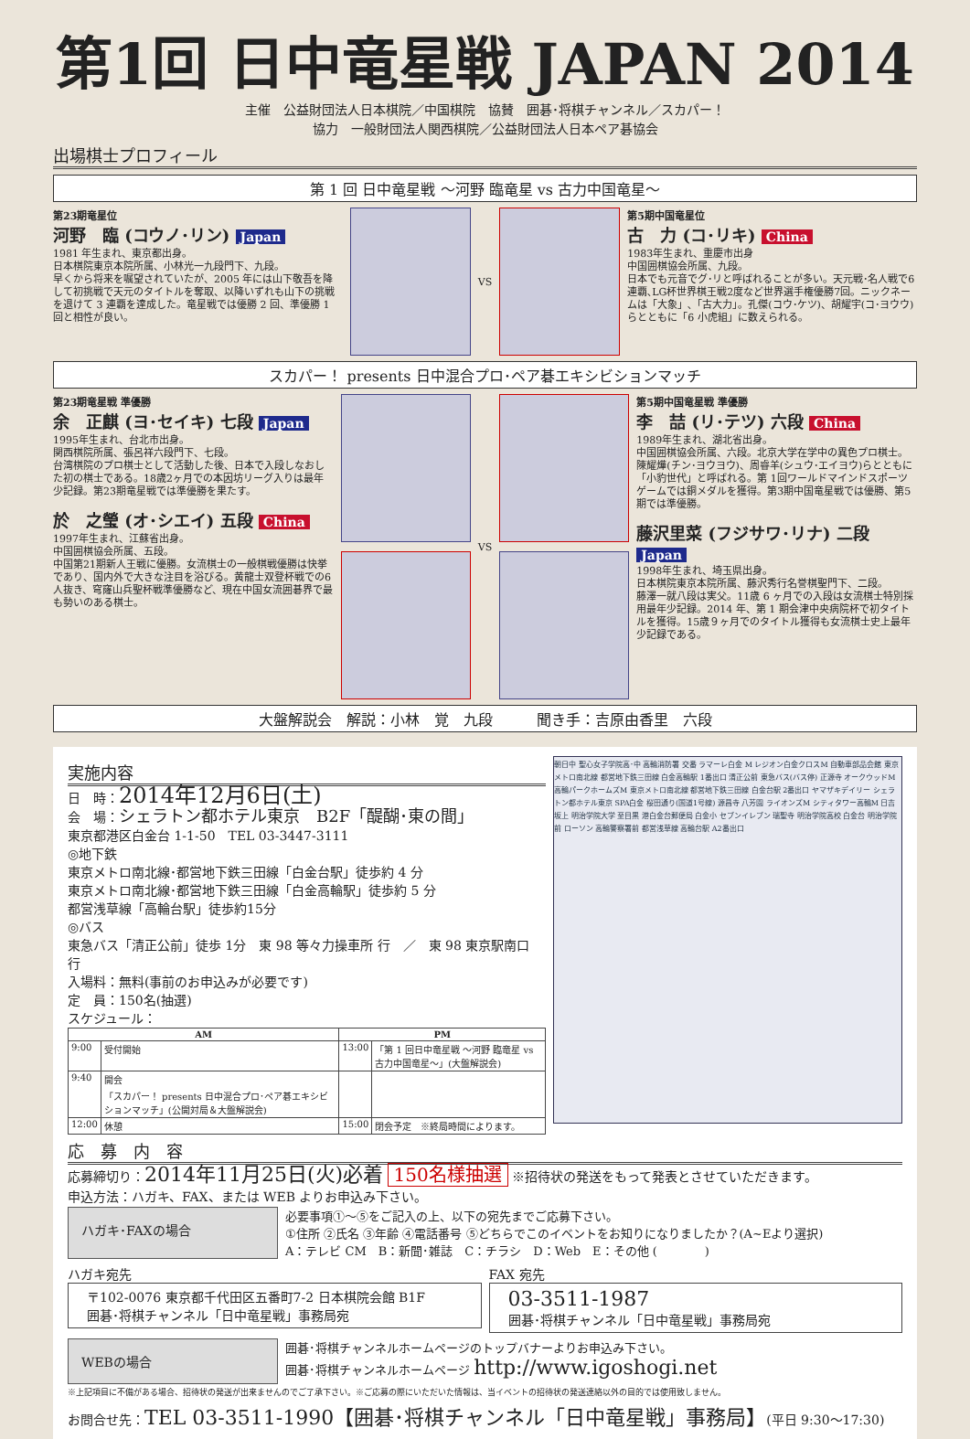第1回 日中竜星戦 JAPAN 2014
主催　公益財団法人日本棋院／中国棋院　協賛　囲碁･将棋チャンネル／スカパー！
協力　一般財団法人関西棋院／公益財団法人日本ペア碁協会
出場棋士プロフィール
第 1 回 日中竜星戦 ～河野 臨竜星 vs 古力中国竜星～
第23期竜星位
河野　臨 (コウノ･リン) Japan
1981 年生まれ、東京都出身。
日本棋院東京本院所属、小林光一九段門下、九段。
早くから将来を嘱望されていたが、2005 年には山下敬吾を降して初挑戦で天元のタイトルを奪取、以降いずれも山下の挑戦を退けて 3 連覇を達成した。竜星戦では優勝 2 回、準優勝 1 回と相性が良い。
VS 第5期中国竜星位
古　力 (コ･リキ) China
1983年生まれ、重慶市出身
中国囲棋協会所属、九段。
日本でも元音でグ･リと呼ばれることが多い。天元戦･名人戦で6連覇､LG杯世界棋王戦2度など世界選手権優勝7回。ニックネームは「大象」､「古大力」。孔傑(コウ･ケツ)、胡耀宇(コ･ヨウウ)らとともに「6 小虎組」に数えられる。
スカパー！ presents 日中混合プロ･ペア碁エキシビションマッチ
第23期竜星戦 準優勝
余　正麒 (ヨ･セイキ) 七段 Japan
1995年生まれ、台北市出身。
関西棋院所属、張呂祥六段門下、七段。
台湾棋院のプロ棋士として活動した後、日本で入段しなおした初の棋士である。18歳2ヶ月での本因坊リーグ入りは最年少記録。第23期竜星戦では準優勝を果たす。
於　之瑩 (オ･シエイ) 五段 China
1997年生まれ、江蘇省出身。
中国囲棋協会所属、五段。
中国第21期新人王戦に優勝。女流棋士の一般棋戦優勝は快挙であり、国内外で大きな注目を浴びる。黄龍士双登杯戦での6人抜き、穹窿山兵聖杯戦準優勝など、現在中国女流囲碁界で最も勢いのある棋士。
VS 第5期中国竜星戦 準優勝
李　喆 (リ･テツ) 六段 China
1989年生まれ、湖北省出身。
中国囲棋協会所属、六段。北京大学在学中の異色プロ棋士。
陳耀燁(チン･ヨウヨウ)、周睿羊(シュウ･エイヨウ)らとともに「小豹世代」と呼ばれる。第 1回ワールドマインドスポーツゲームでは銅メダルを獲得。第3期中国竜星戦では優勝、第5期では準優勝。
藤沢里菜 (フジサワ･リナ) 二段 Japan
1998年生まれ、埼玉県出身。
日本棋院東京本院所属、藤沢秀行名誉棋聖門下、二段。
藤澤一就八段は実父。11歳 6 ヶ月での入段は女流棋士特別採用最年少記録。2014 年、第 1 期会津中央病院杯で初タイトルを獲得。15歳９ヶ月でのタイトル獲得も女流棋士史上最年少記録である。
大盤解説会　解説：小林　覚　九段　　　聞き手：吉原由香里　六段
実施内容
日　時：2014年12月6日(土)
会　場：シェラトン都ホテル東京　B2F「醍醐･東の間」
東京都港区白金台 1-1-50　TEL 03-3447-3111
◎地下鉄
東京メトロ南北線･都営地下鉄三田線「白金台駅」徒歩約 4 分
東京メトロ南北線･都営地下鉄三田線「白金高輪駅」徒歩約 5 分
都営浅草線「高輪台駅」徒歩約15分
◎バス
東急バス「清正公前」徒歩 1分　東 98 等々力操車所 行　／　東 98 東京駅南口 行
入場料：無料(事前のお申込みが必要です)
定　員：150名(抽選)
スケジュール：
| AM | | PM | |
| --- | --- | --- | --- |
| 9:00 | 受付開始 | 13:00 | 「第 1 回日中竜星戦 ～河野 臨竜星 vs 古力中国竜星～」(大盤解説会) |
| 9:40 | 開会 「スカパー！ presents 日中混合プロ･ペア碁エキシビションマッチ」(公開対局＆大盤解説会) | | |
| 12:00 | 休憩 | 15:00 | 閉会予定 ※終局時間によります。 |
朝日中 聖心女子学院高･中 高輪消防署 交番 ラマーレ白金 M レジオン白金クロスM 自動車部品会館 東京メトロ南北線 都営地下鉄三田線 白金高輪駅 1番出口 清正公前 東急バス(バス停) 正源寺 オークウッドM 高輪パークホームズM 東京メトロ南北線 都営地下鉄三田線 白金台駅 2番出口 ヤマザキデイリー シェラトン都ホテル東京 SPA白金 桜田通り(国道1号線) 源昌寺 八芳園 ライオンズM シティタワー高輪M 日吉坂上 明治学院大学 至目黒 港白金台郵便局 白金小 セブンイレブン 瑞聖寺 明治学院高校 白金台 明治学院前 ローソン 高輪警察署前 都営浅草線 高輪台駅 A2番出口
応　募　内　容
応募締切り：2014年11月25日(火)必着 150名様抽選 ※招待状の発送をもって発表とさせていただきます。
申込方法：ハガキ、FAX、または WEB よりお申込み下さい。
ハガキ･FAXの場合
必要事項①～⑤をご記入の上、以下の宛先までご応募下さい。
①住所 ②氏名 ③年齢 ④電話番号 ⑤どちらでこのイベントをお知りになりましたか？(A~Eより選択)
A：テレビ CM　B：新聞･雑誌　C：チラシ　D：Web　E：その他 (　　　　)
ハガキ宛先
〒102-0076 東京都千代田区五番町7-2 日本棋院会館 B1F
囲碁･将棋チャンネル「日中竜星戦」事務局宛
FAX 宛先
03-3511-1987
囲碁･将棋チャンネル「日中竜星戦」事務局宛
WEBの場合
囲碁･将棋チャンネルホームページのトップバナーよりお申込み下さい。
囲碁･将棋チャンネルホームページ http://www.igoshogi.net
※上記項目に不備がある場合、招待状の発送が出来ませんのでご了承下さい。※ご応募の際にいただいた情報は、当イベントの招待状の発送連絡以外の目的では使用致しません。
お問合せ先：TEL 03-3511-1990【囲碁･将棋チャンネル「日中竜星戦」事務局】(平日 9:30～17:30)